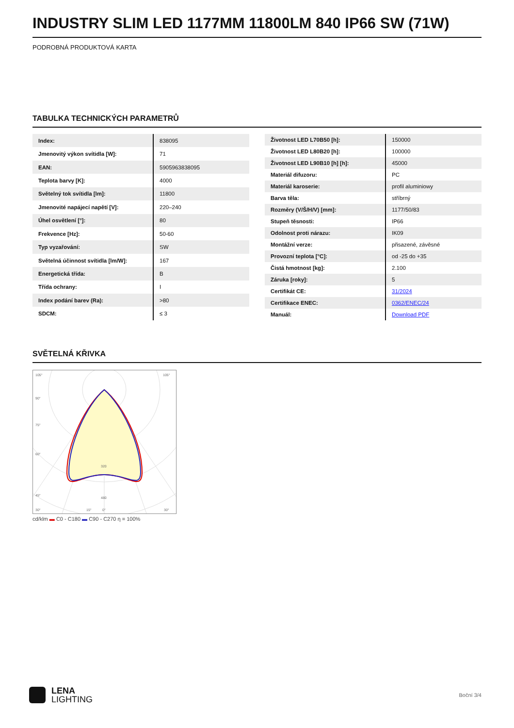INDUSTRY SLIM LED 1177MM 11800LM 840 IP66 SW (71W)
PODROBNÁ PRODUKTOVÁ KARTA
TABULKA TECHNICKÝCH PARAMETRŮ
| Index: | 838095 |
| Jmenovitý výkon svítidla [W]: | 71 |
| EAN: | 5905963838095 |
| Teplota barvy [K]: | 4000 |
| Světelný tok svítidla [lm]: | 11800 |
| Jmenovité napájecí napětí [V]: | 220–240 |
| Úhel osvětlení [°]: | 80 |
| Frekvence [Hz]: | 50-60 |
| Typ vyzařování: | SW |
| Světelná účinnost svítidla [lm/W]: | 167 |
| Energetická třída: | B |
| Třída ochrany: | I |
| Index podání barev (Ra): | >80 |
| SDCM: | ≤ 3 |
| Životnost LED L70B50 [h]: | 150000 |
| Životnost LED L80B20 [h]: | 100000 |
| Životnost LED L90B10 [h] [h]: | 45000 |
| Materiál difuzoru: | PC |
| Materiál karoserie: | profil aluminiowy |
| Barva těla: | stříbrný |
| Rozměry (V/Š/H/V) [mm]: | 1177/50/83 |
| Stupeň těsnosti: | IP66 |
| Odolnost proti nárazu: | IK09 |
| Montážní verze: | přisazené, závěsné |
| Provozní teplota [°C]: | od -25 do +35 |
| Čistá hmotnost [kg]: | 2.100 |
| Záruka [roky]: | 5 |
| Certifikát CE: | 31/2024 |
| Certifikace ENEC: | 0362/ENEC/24 |
| Manuál: | Download PDF |
SVĚTELNÁ KŘIVKA
105°
105°
90°
75°
60°
45°
320
480
30°
15°
0°
30°
cd/klm ▬ C0 - C180 ▬ C90 - C270 η = 100%
LENA
LIGHTING
Boční 3/4